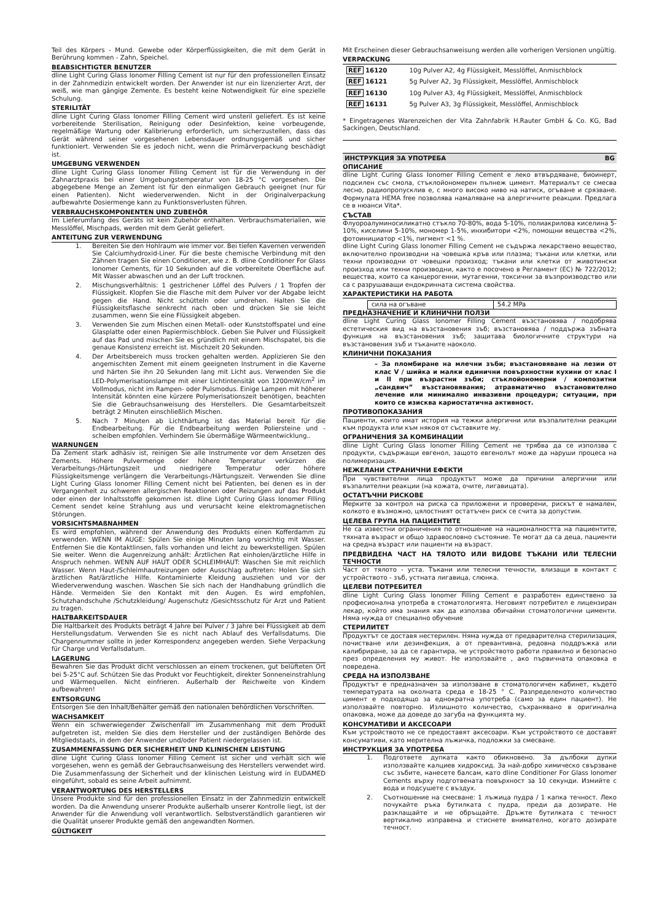Teil des Körpers - Mund. Gewebe oder Körperflüssigkeiten, die mit dem Gerät in Berührung kommen - Zahn, Speichel.
BEABSICHTIGTER BENUTZER
dline Light Curing Glass Ionomer Filling Cement ist nur für den professionellen Einsatz in der Zahnmedizin entwickelt worden. Der Anwender ist nur ein lizenzierter Arzt, der weiß, wie man gängige Zemente. Es besteht keine Notwendigkeit für eine spezielle Schulung.
STERILITÄT
dline Light Curing Glass Ionomer Filling Cement wird unsteril geliefert. Es ist keine vorbereitende Sterilisation, Reinigung oder Desinfektion, keine vorbeugende, regelmäßige Wartung oder Kalibrierung erforderlich, um sicherzustellen, dass das Gerät während seiner vorgesehenen Lebensdauer ordnungsgemäß und sicher funktioniert. Verwenden Sie es jedoch nicht, wenn die Primärverpackung beschädigt ist.
UMGEBUNG VERWENDEN
dline Light Curing Glass Ionomer Filling Cement ist für die Verwendung in der Zahnarztpraxis bei einer Umgebungstemperatur von 18-25 °C vorgesehen. Die abgegebene Menge an Zement ist für den einmaligen Gebrauch geeignet (nur für einen Patienten). Nicht wiederverwenden. Nicht in der Originalverpackung aufbewahrte Dosiermenge kann zu Funktionsverlusten führen.
VERBRAUCHSKOMPONENTEN UND ZUBEHÖR
Im Lieferumfang des Geräts ist kein Zubehör enthalten. Verbrauchsmaterialien, wie Messlöffel, Mischpads, werden mit dem Gerät geliefert.
ANTEITUNG ZUR VERWENDUNG
1. Bereiten Sie den Hohlraum wie immer vor. Bei tiefen Kavernen verwenden Sie Calciumhydroxid-Liner. Für die beste chemische Verbindung mit den Zähnen tragen Sie einen Conditioner, wie z. B. dline Conditioner For Glass Ionomer Cements, für 10 Sekunden auf die vorbereitete Oberfläche auf. Mit Wasser abwaschen und an der Luft trocknen.
2. Mischungsverhältnis: 1 gestrichener Löffel des Pulvers / 1 Tropfen der Flüssigkeit. Klopfen Sie die Flasche mit dem Pulver vor der Abgabe leicht gegen die Hand. Nicht schütteln oder umdrehen. Halten Sie die Flüssigkeitsflasche senkrecht nach oben und drücken Sie sie leicht zusammen, wenn Sie eine Flüssigkeit abgeben.
3. Verwenden Sie zum Mischen einen Metall- oder Kunststoffspatel und eine Glasplatte oder einen Papiermischblock. Geben Sie Pulver und Flüssigkeit auf das Pad und mischen Sie es gründlich mit einem Mischspatel, bis die genaue Konsistenz erreicht ist. Mischzeit 20 Sekunden.
4. Der Arbeitsbereich muss trocken gehalten werden. Applizieren Sie den angemischten Zement mit einem geeigneten Instrument in die Kaverne und härten Sie ihn 20 Sekunden lang mit Licht aus. Verwenden Sie die LED-Polymerisationslampe mit einer Lichtintensität von 1200mW/cm<sup>2</sup> im Vollmodus, nicht im Rampen- oder Pulsmodus. Einige Lampen mit höherer Intensität könnten eine kürzere Polymerisationszeit benötigen, beachten Sie die Gebrauchsanweisung des Herstellers. Die Gesamtarbeitszeit beträgt 2 Minuten einschließlich Mischen.
5. Nach 7 Minuten ab Lichthärtung ist das Material bereit für die Endbearbeitung. Für die Endbearbeitung werden Poliersteine und -scheiben empfohlen. Verhindern Sie übermäßige Wärmeentwicklung..
WARNUNGEN
Da Zement stark adhäsiv ist, reinigen Sie alle Instrumente vor dem Ansetzen des Zements. Höhere Pulvermenge oder höhere Temperatur verkürzen die Verarbeitungs-/Härtungszeit und niedrigere Temperatur oder höhere Flüssigkeitsmenge verlängern die Verarbeitungs-/Härtungszeit. Verwenden Sie dline Light Curing Glass Ionomer Filling Cement nicht bei Patienten, bei denen es in der Vergangenheit zu schweren allergischen Reaktionen oder Reizungen auf das Produkt oder einen der Inhaltsstoffe gekommen ist. dline Light Curing Glass Ionomer Filling Cement sendet keine Strahlung aus und verursacht keine elektromagnetischen Störungen.
VORSICHTSMAßNAHMEN
Es wird empfohlen, während der Anwendung des Produkts einen Kofferdamm zu verwenden. WENN IM AUGE: Spülen Sie einige Minuten lang vorsichtig mit Wasser. Entfernen Sie die Kontaktlinsen, falls vorhanden und leicht zu bewerkstelligen. Spülen Sie weiter. Wenn die Augenreizung anhält: Ärztlichen Rat einholen/ärztliche Hilfe in Anspruch nehmen. WENN AUF HAUT ODER SCHLEIMHAUT: Waschen Sie mit reichlich Wasser. Wenn Haut-/Schleimhautreizungen oder Ausschlag auftreten: Holen Sie sich ärztlichen Rat/ärztliche Hilfe. Kontaminierte Kleidung ausziehen und vor der Wiederverwendung waschen. Waschen Sie sich nach der Handhabung gründlich die Hände. Vermeiden Sie den Kontakt mit den Augen. Es wird empfohlen, Schutzhandschuhe /Schutzkleidung/ Augenschutz /Gesichtsschutz für Arzt und Patient zu tragen.
HALTBARKEITSDAUER
Die Haltbarkeit des Produkts beträgt 4 Jahre bei Pulver / 3 Jahre bei Flüssigkeit ab dem Herstellungsdatum. Verwenden Sie es nicht nach Ablauf des Verfallsdatums. Die Chargennummer sollte in jeder Korrespondenz angegeben werden. Siehe Verpackung für Charge und Verfallsdatum.
LAGERUNG
Bewahren Sie das Produkt dicht verschlossen an einem trockenen, gut belüfteten Ort bei 5-25°C auf. Schützen Sie das Produkt vor Feuchtigkeit, direkter Sonneneinstrahlung und Wärmequellen. Nicht einfrieren. Außerhalb der Reichweite von Kindern aufbewahren!
ENTSORGUNG
Entsorgen Sie den Inhalt/Behälter gemäß den nationalen behördlichen Vorschriften.
WACHSAMKEIT
Wenn ein schwerwiegender Zwischenfall im Zusammenhang mit dem Produkt aufgetreten ist, melden Sie dies dem Hersteller und der zuständigen Behörde des Mitgliedstaats, in dem der Anwender und/oder Patient niedergelassen ist.
ZUSAMMENFASSUNG DER SICHERHEIT UND KLINISCHEN LEISTUNG
dline Light Curing Glass Ionomer Filling Cement ist sicher und verhält sich wie vorgesehen, wenn es gemäß der Gebrauchsanweisung des Herstellers verwendet wird. Die Zusammenfassung der Sicherheit und der klinischen Leistung wird in EUDAMED eingeführt, sobald es seine Arbeit aufnimmt.
VERANTWORTUNG DES HERSTELLERS
Unsere Produkte sind für den professionellen Einsatz in der Zahnmedizin entwickelt worden. Da die Anwendung unserer Produkte außerhalb unserer Kontrolle liegt, ist der Anwender für die Anwendung voll verantwortlich. Selbstverständlich garantieren wir die Qualität unserer Produkte gemäß den angewandten Normen.
GÜLTIGKEIT
Mit Erscheinen dieser Gebrauchsanweisung werden alle vorherigen Versionen ungültig.
VERPACKUNG
| REF 16120 | 10g Pulver A2, 4g Flüssigkeit, Messlöffel, Anmischblock |
| REF 16121 | 5g Pulver A2, 3g Flüssigkeit, Messlöffel, Anmischblock |
| REF 16130 | 10g Pulver A3, 4g Flüssigkeit, Messlöffel, Anmischblock |
| REF 16131 | 5g Pulver A3, 3g Flüssigkeit, Messlöffel, Anmischblock |
* Eingetragenes Warenzeichen der Vita Zahnfabrik H.Rauter GmbH & Co. KG, Bad Sackingen, Deutschland.
ИНСТРУКЦИЯ ЗА УПОТРЕБА BG
ОПИСАНИЕ
dline Light Curing Glass Ionomer Filling Cement е леко втвърдяване, биоинерт, подсилен със смола, стъклойономерен пълнеж цимент. Материалът се смесва лесно, радиопропусклив е, с много високо ниво на натиск, огъване и срязване. Формулата HEMA free позволява намаляване на алергичните реакции. Предлага се в нюанси Vita*.
СЪСТАВ
Флуороалуминосиликатно стъкло 70-80%, вода 5-10%, полиакрилова киселина 5-10%, киселини 5-10%, мономер 1-5%, инхибитори <2%, помощни вещества <2%, фотоинициатор <1%, пигмент <1 %.
dline Light Curing Glass Ionomer Filling Cement не съдържа лекарствено вещество, включително производни на човешка кръв или плазма; тъкани или клетки, или техни производни от човешки произход; тъкани или клетки от животински произход или техни производни, както е посочено в Регламент (ЕС) № 722/2012; вещества, които са канцерогенни, мутагенни, токсични за възпроизводство или са с разрушаващи ендокринната система свойства.
ХАРАКТЕРИСТИКИ НА РАБОТА
| сила на огъване | 54.2 MPa |
ПРЕДНАЗНАЧЕНИЕ И КЛИНИЧНИ ПОЛЗИ
dline Light Curing Glass Ionomer Filling Cement възстановява / подобрява естетическия вид на възстановения зъб; възстановява / поддържа зъбната функция на възстановения зъб; защитава биологичните структури на възстановения зъб и тъканите наоколо.
КЛИНИЧНИ ПОКАЗАНИЯ
– За пломбиране на млечни зъби; възстановяване на лезии от клас V / шийка и малки единични повърхностни кухини от клас I и II при възрастни зъби; стъклойономерни / композитни „сандвич” възстановявания; атравматично възстановително лечение или минимално инвазивни процедури; ситуации, при които се изисква кариостатична активност.
ПРОТИВОПОКАЗАНИЯ
Пациенти, които имат история на тежки алергични или възпалителни реакции към продукта или към някоя от съставките му.
ОГРАНИЧЕНИЯ ЗА КОМБИНАЦИИ
dline Light Curing Glass Ionomer Filling Cement не трябва да се използва с продукти, съдържащи евгенол, защото евгенолът може да наруши процеса на полимеризация.
НЕЖЕЛАНИ СТРАНИЧНИ ЕФЕКТИ
При чувствителни лица продуктът може да причини алергични или възпалителни реакции (на кожата, очите, лигавицата).
ОСТАТЪЧНИ РИСКОВЕ
Мерките за контрол на риска са приложени и проверени, рискът е намален, колкото е възможно, цялостният остатъчен риск се счита за допустим.
ЦЕЛЕВА ГРУПА НА ПАЦИЕНТИТЕ
Не са известни ограничения по отношение на националността на пациентите, тяхната възраст и общо здравословно състояние. Те могат да са деца, пациенти на средна възраст или пациенти на възраст.
ПРЕДВИДЕНА ЧАСТ НА ТЯЛОТО ИЛИ ВИДОВЕ ТЪКАНИ ИЛИ ТЕЛЕСНИ ТЕЧНОСТИ
Част от тялото - уста. Тъкани или телесни течности, влизащи в контакт с устройството - зъб, устната лигавица, слюнка.
ЦЕЛЕВИ ПОТРЕБИТЕЛ
dline Light Curing Glass Ionomer Filling Cement е разработен единствено за професионална употреба в стоматологията. Неговият потребител е лицензиран лекар, който има знания как да използва обичайни стоматологични цименти. Няма нужда от специално обучение
СТЕРИЛИТЕТ
Продуктът се доставя нестерилен. Няма нужда от предварителна стерилизация, почистване или дезинфекция, а от превантивна, редовна поддръжка или калибриране, за да се гарантира, че устройството работи правилно и безопасно през определения му живот. Не използвайте , ако първичната опаковка е повредена.
СРЕДА НА ИЗПОЛЗВАНЕ
Продуктът е предназначен за използване в стоматологичен кабинет, където температурата на околната среда е 18-25 ° C. Разпределеното количество цимент е подходящо за еднократна употреба (само за един пациент). Не използвайте повторно. Излишното количество, съхранявано в оригинална опаковка, може да доведе до загуба на функцията му.
КОНСУМАТИВИ И АКСЕСОАРИ
Към устройството не се предоставят аксесоари. Към устройството се доставят консумативи, като мерителна лъжичка, подложки за смесване.
ИНСТРУКЦИЯ ЗА УПОТРЕБА
1. Подгответе дупката както обикновено. За дълбоки дупки използвайте калциев хидроксид. За най-добро химическо свързване със зъбите, нанесете балсам, като dline Conditioner For Glass Ionomer Cements върху подготвената повърхност за 10 секунди. Измийте с вода и подсушете с въздух.
2. Съотношение на смесване: 1 лъжица пудра / 1 капка течност. Леко почукайте ръка бутилката с пудра, преди да дозирате. Не разклащайте и не обръщайте. Дръжте бутилката с течност вертикално изправена и стиснете внимателно, когато дозирате течност.